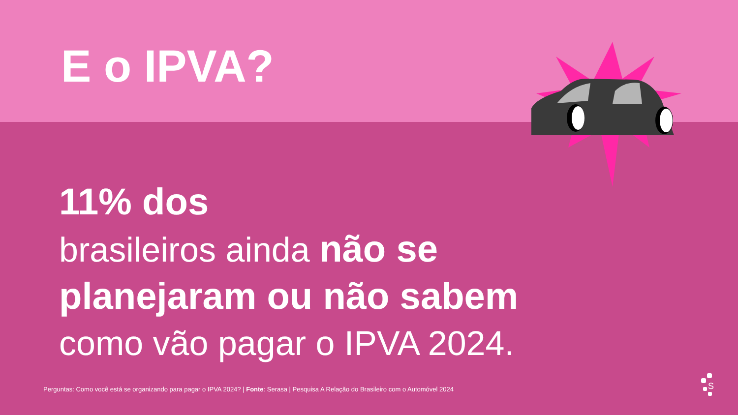E o IPVA?
11% dos
brasileiros ainda não se
planejaram ou não sabem
como vão pagar o IPVA 2024.
Perguntas: Como você está se organizando para pagar o IPVA 2024? | Fonte: Serasa | Pesquisa A Relação do Brasileiro com o Automóvel 2024
S